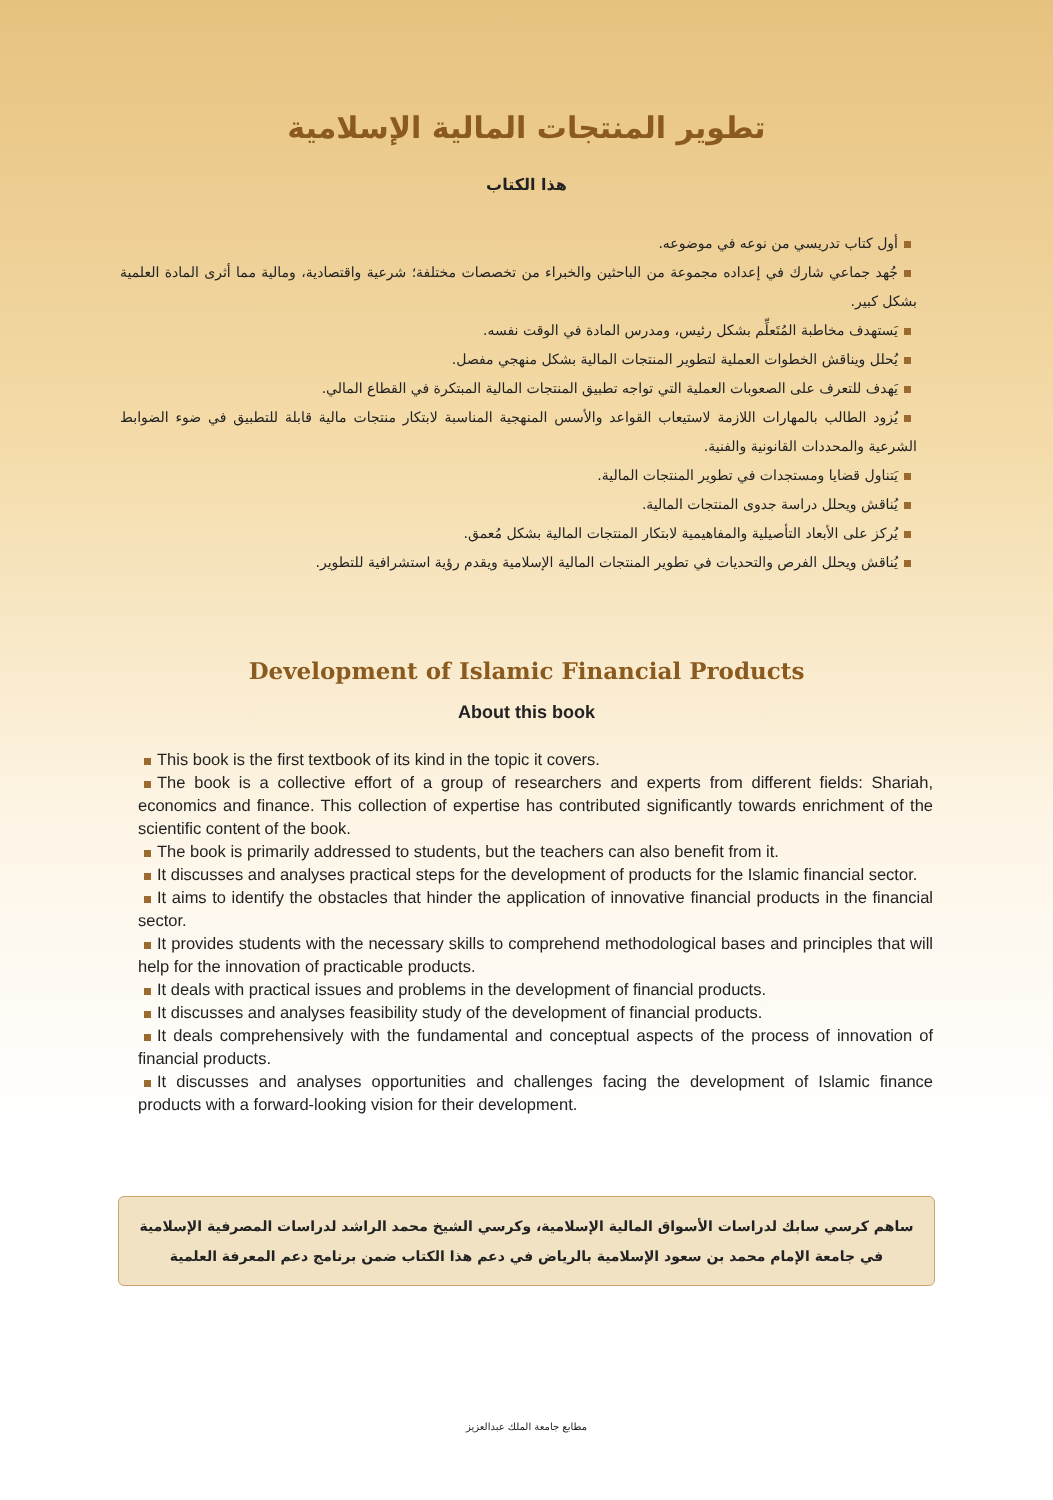تطوير المنتجات المالية الإسلامية
هذا الكتاب
أول كتاب تدريسي من نوعه في موضوعه.
جُهد جماعي شارك في إعداده مجموعة من الباحثين والخبراء من تخصصات مختلفة؛ شرعية واقتصادية، ومالية مما أثرى المادة العلمية بشكل كبير.
يَستهدف مخاطبة المُتَعلِّم بشكل رئيس، ومدرس المادة في الوقت نفسه.
يُحلل ويناقش الخطوات العملية لتطوير المنتجات المالية بشكل منهجي مفصل.
يَهدف للتعرف على الصعوبات العملية التي تواجه تطبيق المنتجات المالية المبتكرة في القطاع المالي.
يُزود الطالب بالمهارات اللازمة لاستيعاب القواعد والأسس المنهجية المناسبة لابتكار منتجات مالية قابلة للتطبيق في ضوء الضوابط الشرعية والمحددات القانونية والفنية.
يَتناول قضايا ومستجدات في تطوير المنتجات المالية.
يُناقش ويحلل دراسة جدوى المنتجات المالية.
يُركز على الأبعاد التأصيلية والمفاهيمية لابتكار المنتجات المالية بشكل مُعمق.
يُناقش ويحلل الفرص والتحديات في تطوير المنتجات المالية الإسلامية ويقدم رؤية استشرافية للتطوير.
Development of Islamic Financial Products
About this book
This book is the first textbook of its kind in the topic it covers.
The book is a collective effort of a group of researchers and experts from different fields: Shariah, economics and finance. This collection of expertise has contributed significantly towards enrichment of the scientific content of the book.
The book is primarily addressed to students, but the teachers can also benefit from it.
It discusses and analyses practical steps for the development of products for the Islamic financial sector.
It aims to identify the obstacles that hinder the application of innovative financial products in the financial sector.
It provides students with the necessary skills to comprehend methodological bases and principles that will help for the innovation of practicable products.
It deals with practical issues and problems in the development of financial products.
It discusses and analyses feasibility study of the development of financial products.
It deals comprehensively with the fundamental and conceptual aspects of the process of innovation of financial products.
It discusses and analyses opportunities and challenges facing the development of Islamic finance products with a forward-looking vision for their development.
ساهم كرسي سابك لدراسات الأسواق المالية الإسلامية، وكرسي الشيخ محمد الراشد لدراسات المصرفية الإسلامية
في جامعة الإمام محمد بن سعود الإسلامية بالرياض في دعم هذا الكتاب ضمن برنامج دعم المعرفة العلمية
مطابع جامعة الملك عبدالعزيز